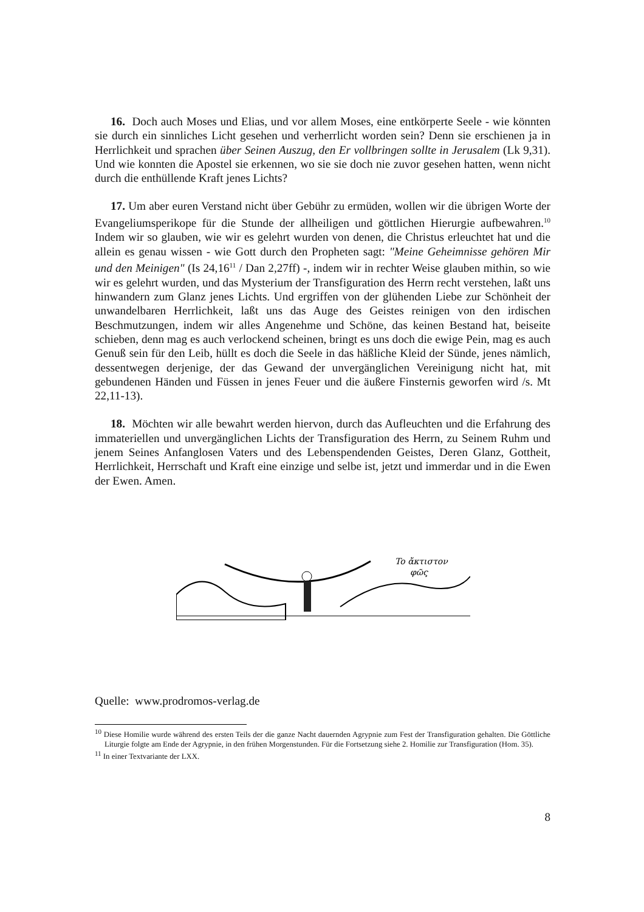16. Doch auch Moses und Elias, und vor allem Moses, eine entkörperte Seele - wie könnten sie durch ein sinnliches Licht gesehen und verherrlicht worden sein? Denn sie erschienen ja in Herrlichkeit und sprachen über Seinen Auszug, den Er vollbringen sollte in Jerusalem (Lk 9,31). Und wie konnten die Apostel sie erkennen, wo sie sie doch nie zuvor gesehen hatten, wenn nicht durch die enthüllende Kraft jenes Lichts?
17. Um aber euren Verstand nicht über Gebühr zu ermüden, wollen wir die übrigen Worte der Evangeliumsperikope für die Stunde der allheiligen und göttlichen Hierurgie aufbewahren.<sup>10</sup> Indem wir so glauben, wie wir es gelehrt wurden von denen, die Christus erleuchtet hat und die allein es genau wissen - wie Gott durch den Propheten sagt: "Meine Geheimnisse gehören Mir und den Meinigen" (Is 24,16<sup>11</sup> / Dan 2,27ff) -, indem wir in rechter Weise glauben mithin, so wie wir es gelehrt wurden, und das Mysterium der Transfiguration des Herrn recht verstehen, laßt uns hinwandern zum Glanz jenes Lichts. Und ergriffen von der glühenden Liebe zur Schönheit der unwandelbaren Herrlichkeit, laßt uns das Auge des Geistes reinigen von den irdischen Beschmutzungen, indem wir alles Angenehme und Schöne, das keinen Bestand hat, beiseite schieben, denn mag es auch verlockend scheinen, bringt es uns doch die ewige Pein, mag es auch Genuß sein für den Leib, hüllt es doch die Seele in das häßliche Kleid der Sünde, jenes nämlich, dessentwegen derjenige, der das Gewand der unvergänglichen Vereinigung nicht hat, mit gebundenen Händen und Füssen in jenes Feuer und die äußere Finsternis geworfen wird /s. Mt 22,11-13).
18. Möchten wir alle bewahrt werden hiervon, durch das Aufleuchten und die Erfahrung des immateriellen und unvergänglichen Lichts der Transfiguration des Herrn, zu Seinem Ruhm und jenem Seines Anfanglosen Vaters und des Lebenspendenden Geistes, Deren Glanz, Gottheit, Herrlichkeit, Herrschaft und Kraft eine einzige und selbe ist, jetzt und immerdar und in die Ewen der Ewen. Amen.
To ἄκτιστον
φῶς
Quelle: www.prodromos-verlag.de
<sup>10</sup> Diese Homilie wurde während des ersten Teils der die ganze Nacht dauernden Agrypnie zum Fest der Transfiguration gehalten. Die Göttliche Liturgie folgte am Ende der Agrypnie, in den frühen Morgenstunden. Für die Fortsetzung siehe 2. Homilie zur Transfiguration (Hom. 35).
<sup>11</sup> In einer Textvariante der LXX.
8